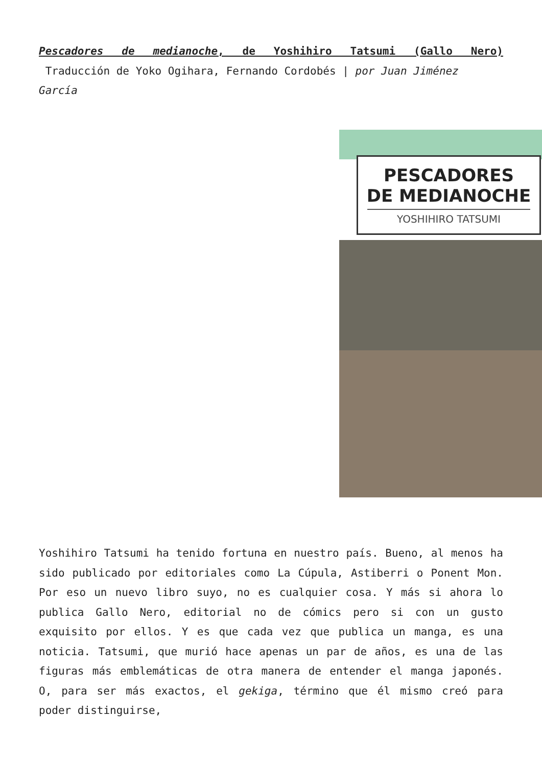Pescadores de medianoche, de Yoshihiro Tatsumi (Gallo Nero)
Traducción de Yoko Ogihara, Fernando Cordobés | por Juan Jiménez García
PESCADORES
DE MEDIANOCHE
YOSHIHIRO TATSUMI
Yoshihiro Tatsumi ha tenido fortuna en nuestro país. Bueno, al menos ha sido publicado por editoriales como La Cúpula, Astiberri o Ponent Mon. Por eso un nuevo libro suyo, no es cualquier cosa. Y más si ahora lo publica Gallo Nero, editorial no de cómics pero si con un gusto exquisito por ellos. Y es que cada vez que publica un manga, es una noticia. Tatsumi, que murió hace apenas un par de años, es una de las figuras más emblemáticas de otra manera de entender el manga japonés. O, para ser más exactos, el gekiga, término que él mismo creó para poder distinguirse,